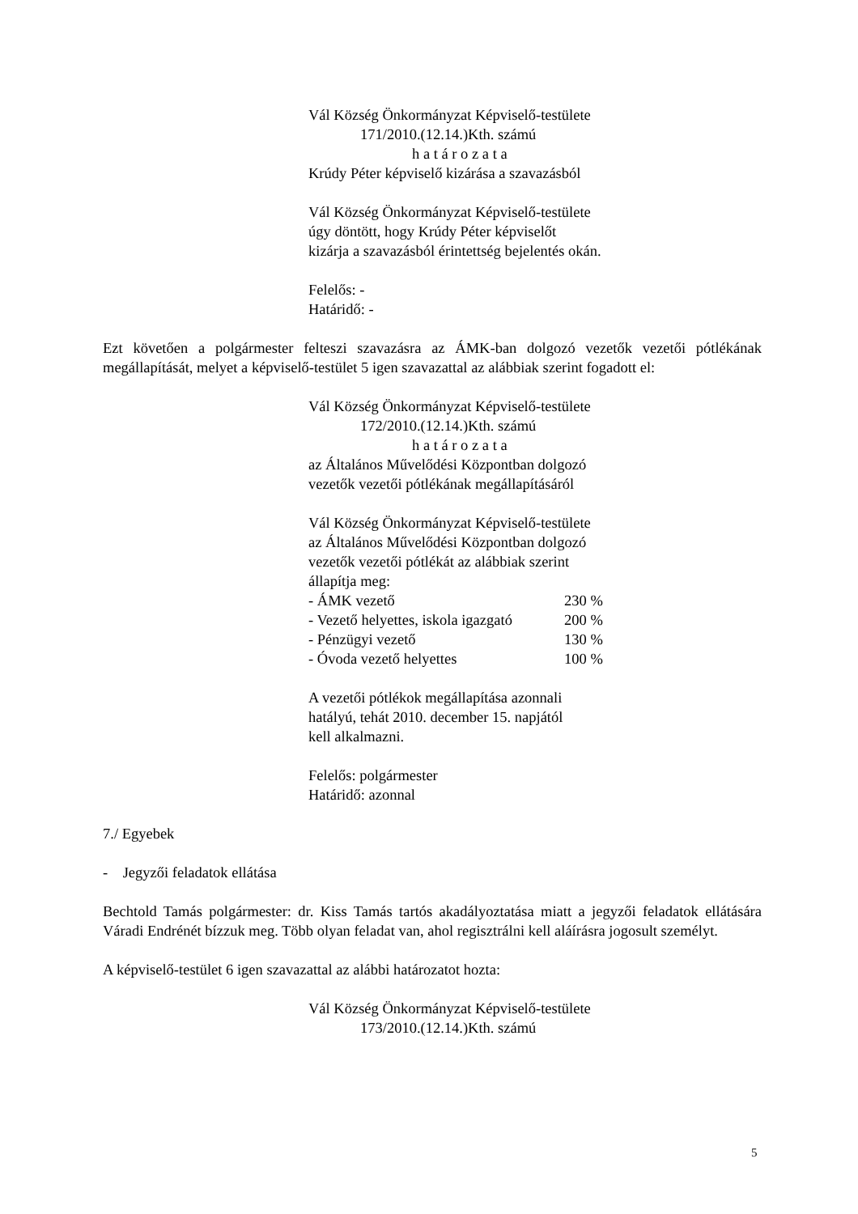Vál Község Önkormányzat Képviselő-testülete
171/2010.(12.14.)Kth. számú
h a t á r o z a t a
Krúdy Péter képviselő kizárása a szavazásból
Vál Község Önkormányzat Képviselő-testülete
úgy döntött, hogy Krúdy Péter képviselőt
kizárja a szavazásból érintettség bejelentés okán.
Felelős: -
Határidő: -
Ezt követően a polgármester felteszi szavazásra az ÁMK-ban dolgozó vezetők vezetői pótlékának megállapítását, melyet a képviselő-testület 5 igen szavazattal az alábbiak szerint fogadott el:
Vál Község Önkormányzat Képviselő-testülete
172/2010.(12.14.)Kth. számú
h a t á r o z a t a
az Általános Művelődési Központban dolgozó
vezetők vezetői pótlékának megállapításáról
Vál Község Önkormányzat Képviselő-testülete
az Általános Művelődési Központban dolgozó
vezetők vezetői pótlékát az alábbiak szerint
állapítja meg:
| - ÁMK vezető | 230 % |
| - Vezető helyettes, iskola igazgató | 200 % |
| - Pénzügyi vezető | 130 % |
| - Óvoda vezető helyettes | 100 % |
A vezetői pótlékok megállapítása azonnali
hatályú, tehát 2010. december 15. napjától
kell alkalmazni.
Felelős: polgármester
Határidő: azonnal
7./ Egyebek
- Jegyzői feladatok ellátása
Bechtold Tamás polgármester: dr. Kiss Tamás tartós akadályoztatása miatt a jegyzői feladatok ellátására Váradi Endrénét bízzuk meg. Több olyan feladat van, ahol regisztrálni kell aláírásra jogosult személyt.
A képviselő-testület 6 igen szavazattal az alábbi határozatot hozta:
Vál Község Önkormányzat Képviselő-testülete
173/2010.(12.14.)Kth. számú
5